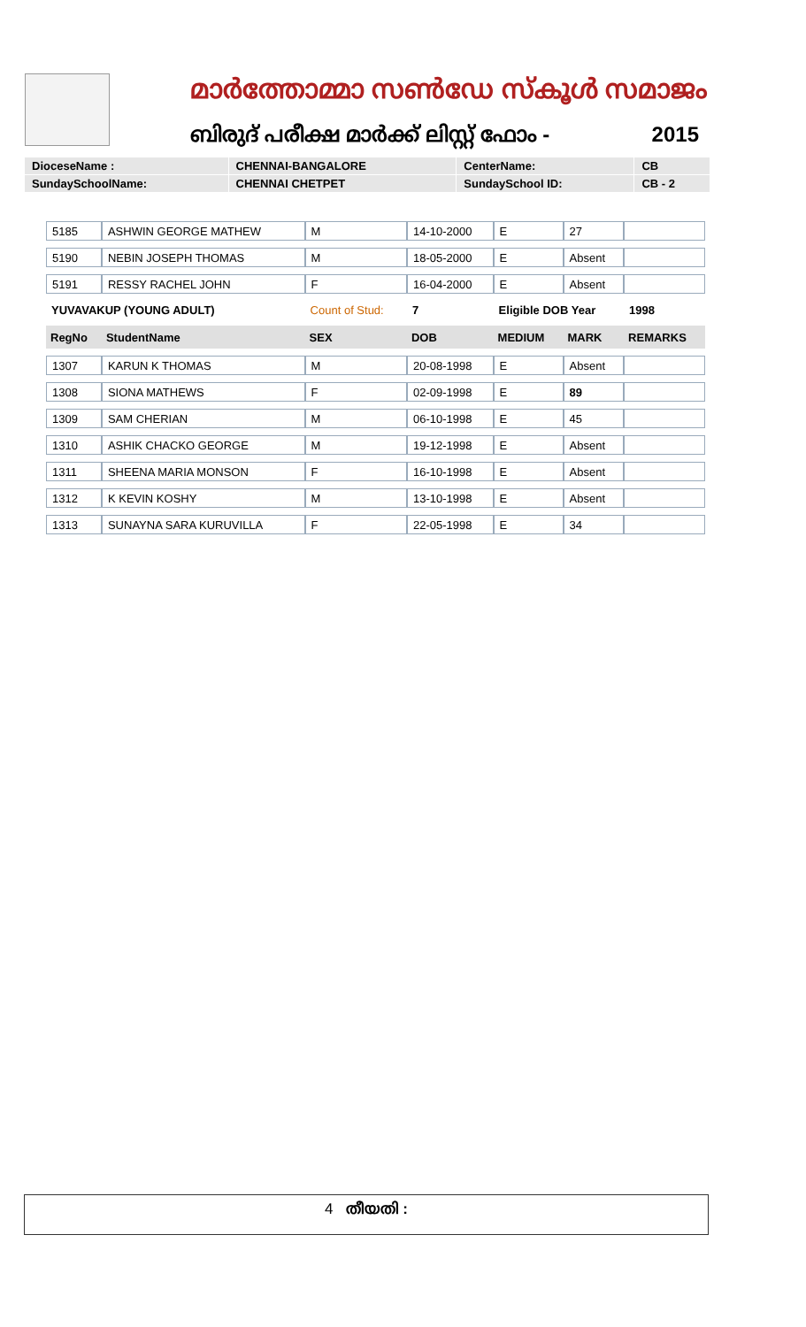മാർത്തോമ്മാ സൺഡേ സ്കൂൾ സമാജം
ബിരുദ് പരീക്ഷ മാർക്ക് ലിസ്റ്റ് ഫോം - 2015
| DioceseName : | CHENNAI-BANGALORE | CenterName: | CB |
| SundaySchoolName: | CHENNAI CHETPET | SundaySchool ID: | CB - 2 |
| 5185 | ASHWIN GEORGE MATHEW | M | 14-10-2000 | E | 27 | |
| 5190 | NEBIN JOSEPH THOMAS | M | 18-05-2000 | E | Absent | |
| 5191 | RESSY RACHEL JOHN | F | 16-04-2000 | E | Absent | |
| YUVAVAKUP (YOUNG ADULT) | | Count of Stud: | 7 | Eligible DOB Year | | 1998 |
| RegNo | StudentName | SEX | DOB | MEDIUM | MARK | REMARKS |
| 1307 | KARUN K THOMAS | M | 20-08-1998 | E | Absent | |
| 1308 | SIONA MATHEWS | F | 02-09-1998 | E | 89 | |
| 1309 | SAM CHERIAN | M | 06-10-1998 | E | 45 | |
| 1310 | ASHIK CHACKO GEORGE | M | 19-12-1998 | E | Absent | |
| 1311 | SHEENA MARIA MONSON | F | 16-10-1998 | E | Absent | |
| 1312 | K KEVIN KOSHY | M | 13-10-1998 | E | Absent | |
| 1313 | SUNAYNA SARA KURUVILLA | F | 22-05-1998 | E | 34 | |
4 തീയതി :